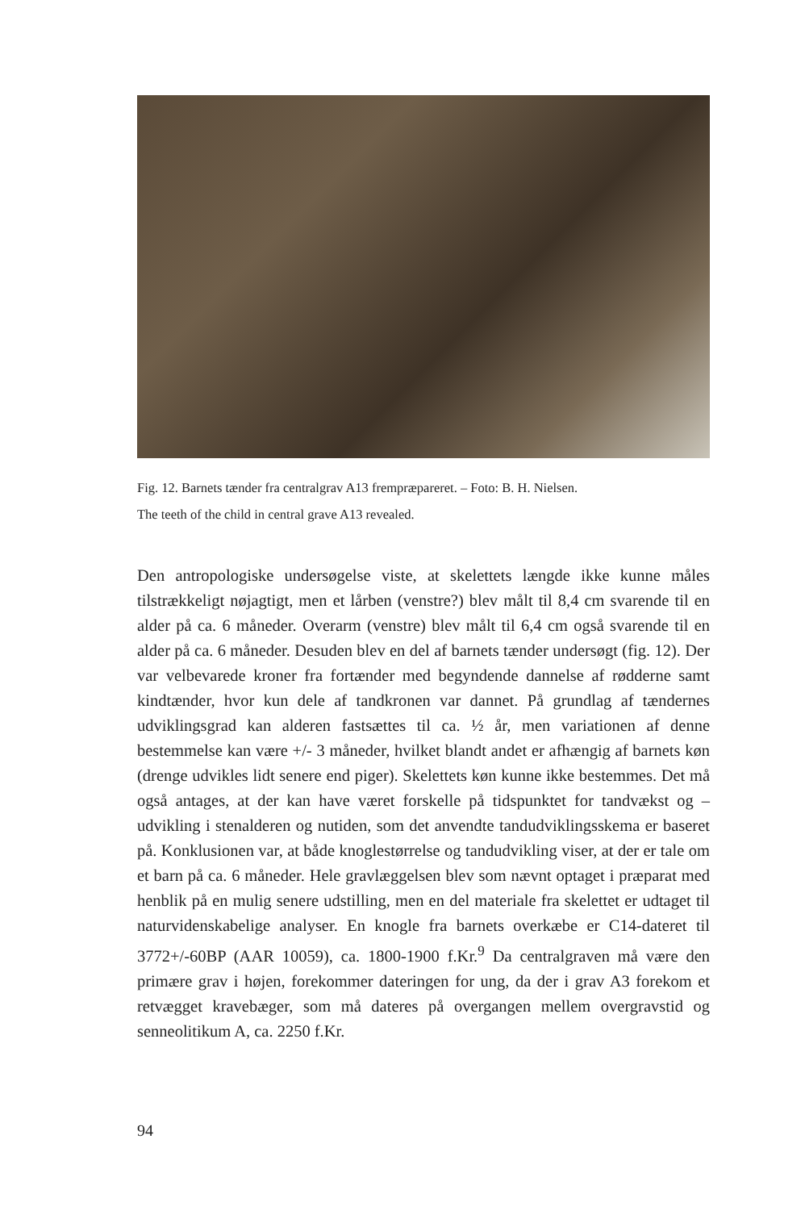Fig. 12. Barnets tænder fra centralgrav A13 frempræpareret. – Foto: B. H. Nielsen.
The teeth of the child in central grave A13 revealed.
Den antropologiske undersøgelse viste, at skelettets længde ikke kunne måles tilstrækkeligt nøjagtigt, men et lårben (venstre?) blev målt til 8,4 cm svarende til en alder på ca. 6 måneder. Overarm (venstre) blev målt til 6,4 cm også svarende til en alder på ca. 6 måneder. Desuden blev en del af barnets tænder undersøgt (fig. 12). Der var velbevarede kroner fra fortænder med begyndende dannelse af rødderne samt kindtænder, hvor kun dele af tandkronen var dannet. På grundlag af tændernes udviklingsgrad kan alderen fastsættes til ca. ½ år, men variationen af denne bestemmelse kan være +/- 3 måneder, hvilket blandt andet er afhængig af barnets køn (drenge udvikles lidt senere end piger). Skelettets køn kunne ikke bestemmes. Det må også antages, at der kan have været forskelle på tidspunktet for tandvækst og – udvikling i stenalderen og nutiden, som det anvendte tandudviklingsskema er baseret på. Konklusionen var, at både knoglestørrelse og tandudvikling viser, at der er tale om et barn på ca. 6 måneder. Hele gravlæggelsen blev som nævnt optaget i præparat med henblik på en mulig senere udstilling, men en del materiale fra skelettet er udtaget til naturvidenskabelige analyser. En knogle fra barnets overkæbe er C14-dateret til 3772+/-60BP (AAR 10059), ca. 1800-1900 f.Kr.<sup>9</sup> Da centralgraven må være den primære grav i højen, forekommer dateringen for ung, da der i grav A3 forekom et retvægget kravebæger, som må dateres på overgangen mellem overgravstid og senneolitikum A, ca. 2250 f.Kr.
94